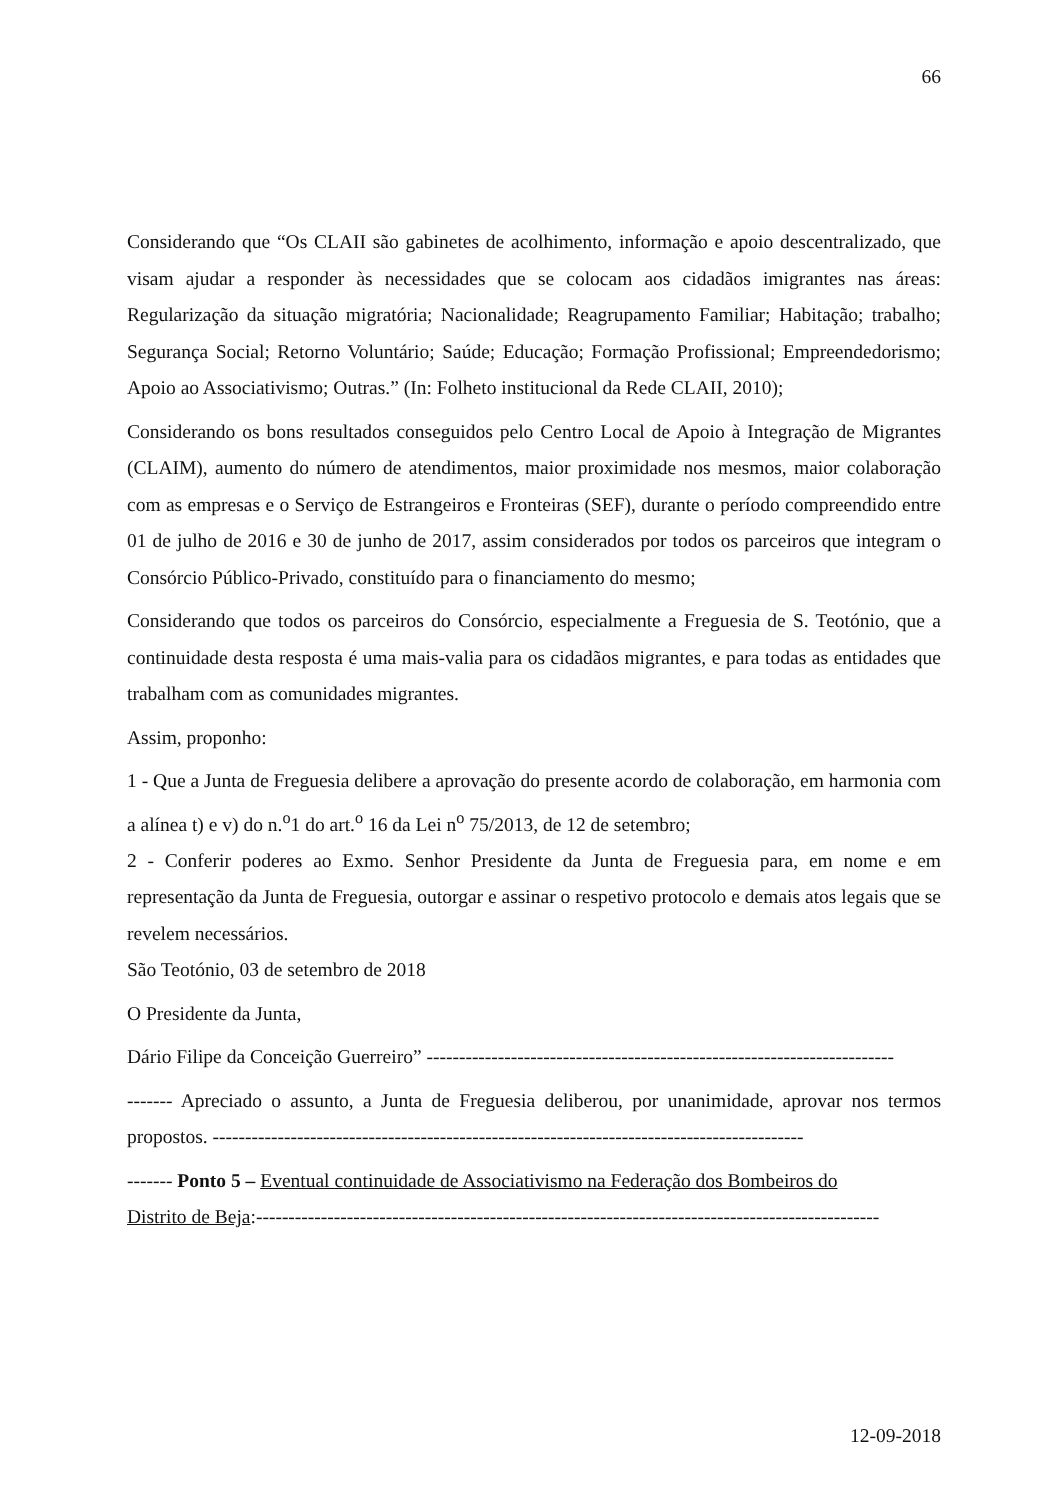66
Considerando que “Os CLAII são gabinetes de acolhimento, informação e apoio descentralizado, que visam ajudar a responder às necessidades que se colocam aos cidadãos imigrantes nas áreas: Regularização da situação migratória; Nacionalidade; Reagrupamento Familiar; Habitação; trabalho; Segurança Social; Retorno Voluntário; Saúde; Educação; Formação Profissional; Empreendedorismo; Apoio ao Associativismo; Outras.” (In: Folheto institucional da Rede CLAII, 2010);
Considerando os bons resultados conseguidos pelo Centro Local de Apoio à Integração de Migrantes (CLAIM), aumento do número de atendimentos, maior proximidade nos mesmos, maior colaboração com as empresas e o Serviço de Estrangeiros e Fronteiras (SEF), durante o período compreendido entre 01 de julho de 2016 e 30 de junho de 2017, assim considerados por todos os parceiros que integram o Consórcio Público-Privado, constituído para o financiamento do mesmo;
Considerando que todos os parceiros do Consórcio, especialmente a Freguesia de S. Teotónio, que a continuidade desta resposta é uma mais-valia para os cidadãos migrantes, e para todas as entidades que trabalham com as comunidades migrantes.
Assim, proponho:
1 - Que a Junta de Freguesia delibere a aprovação do presente acordo de colaboração, em harmonia com a alínea t) e v) do n.<sup>o</sup>1 do art.<sup>o</sup> 16 da Lei n<sup>o</sup> 75/2013, de 12 de setembro;
2 - Conferir poderes ao Exmo. Senhor Presidente da Junta de Freguesia para, em nome e em representação da Junta de Freguesia, outorgar e assinar o respetivo protocolo e demais atos legais que se revelem necessários.
São Teotónio, 03 de setembro de 2018
O Presidente da Junta,
Dário Filipe da Conceição Guerreiro” ------------------------------------------------------------------------
------- Apreciado o assunto, a Junta de Freguesia deliberou, por unanimidade, aprovar nos termos propostos. -------------------------------------------------------------------------------------------
------- Ponto 5 – Eventual continuidade de Associativismo na Federação dos Bombeiros do
Distrito de Beja:------------------------------------------------------------------------------------------------
12-09-2018